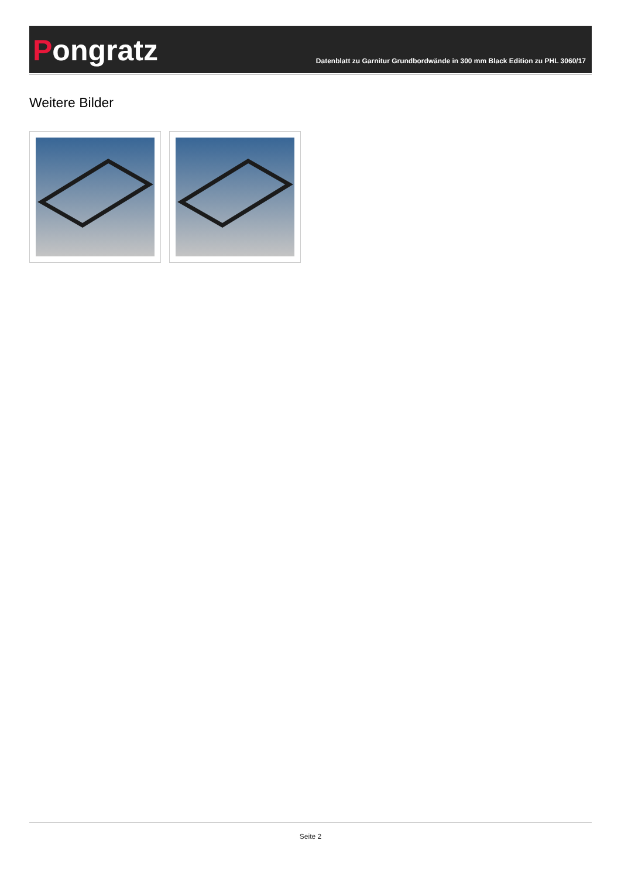Pongratz
Datenblatt zu Garnitur Grundbordwände in 300 mm Black Edition zu PHL 3060/17
Weitere Bilder
Seite 2